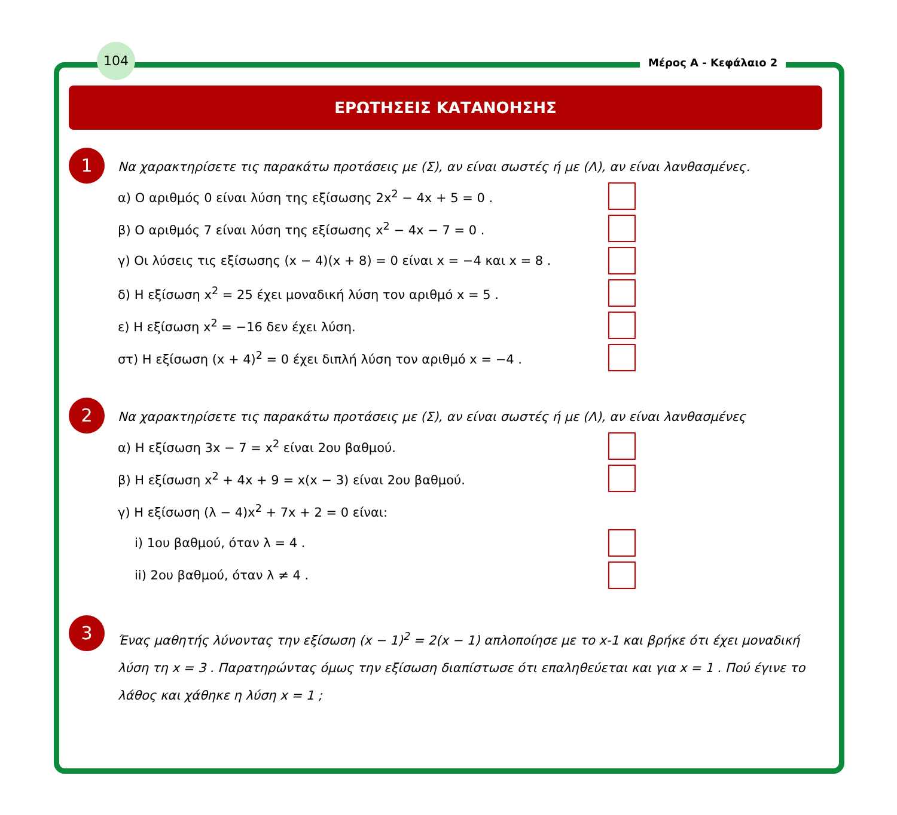104
Μέρος Α - Κεφάλαιο 2
ΕΡΩΤΗΣΕΙΣ ΚΑΤΑΝΟΗΣΗΣ
1
Να χαρακτηρίσετε τις παρακάτω προτάσεις με (Σ), αν είναι σωστές ή με (Λ), αν είναι λανθασμένες.
α) Ο αριθμός 0 είναι λύση της εξίσωσης 2x<sup>2</sup> − 4x + 5 = 0 .
β) Ο αριθμός 7 είναι λύση της εξίσωσης x<sup>2</sup> − 4x − 7 = 0 .
γ) Οι λύσεις τις εξίσωσης (x − 4)(x + 8) = 0 είναι x = −4 και x = 8 .
δ) Η εξίσωση x<sup>2</sup> = 25 έχει μοναδική λύση τον αριθμό x = 5 .
ε) Η εξίσωση x<sup>2</sup> = −16 δεν έχει λύση.
στ) Η εξίσωση (x + 4)<sup>2</sup> = 0 έχει διπλή λύση τον αριθμό x = −4 .
2
Να χαρακτηρίσετε τις παρακάτω προτάσεις με (Σ), αν είναι σωστές ή με (Λ), αν είναι λανθασμένες
α) Η εξίσωση 3x − 7 = x<sup>2</sup> είναι 2ου βαθμού.
β) Η εξίσωση x<sup>2</sup> + 4x + 9 = x(x − 3) είναι 2ου βαθμού.
γ) Η εξίσωση (λ − 4)x<sup>2</sup> + 7x + 2 = 0 είναι:
i) 1ου βαθμού, όταν λ = 4 .
ii) 2ου βαθμού, όταν λ ≠ 4 .
3
Ένας μαθητής λύνοντας την εξίσωση (x − 1)<sup>2</sup> = 2(x − 1) απλοποίησε με το x-1 και βρήκε ότι έχει μοναδική λύση τη x = 3 . Παρατηρώντας όμως την εξίσωση διαπίστωσε ότι επαληθεύεται και για x = 1 . Πού έγινε το λάθος και χάθηκε η λύση x = 1 ;